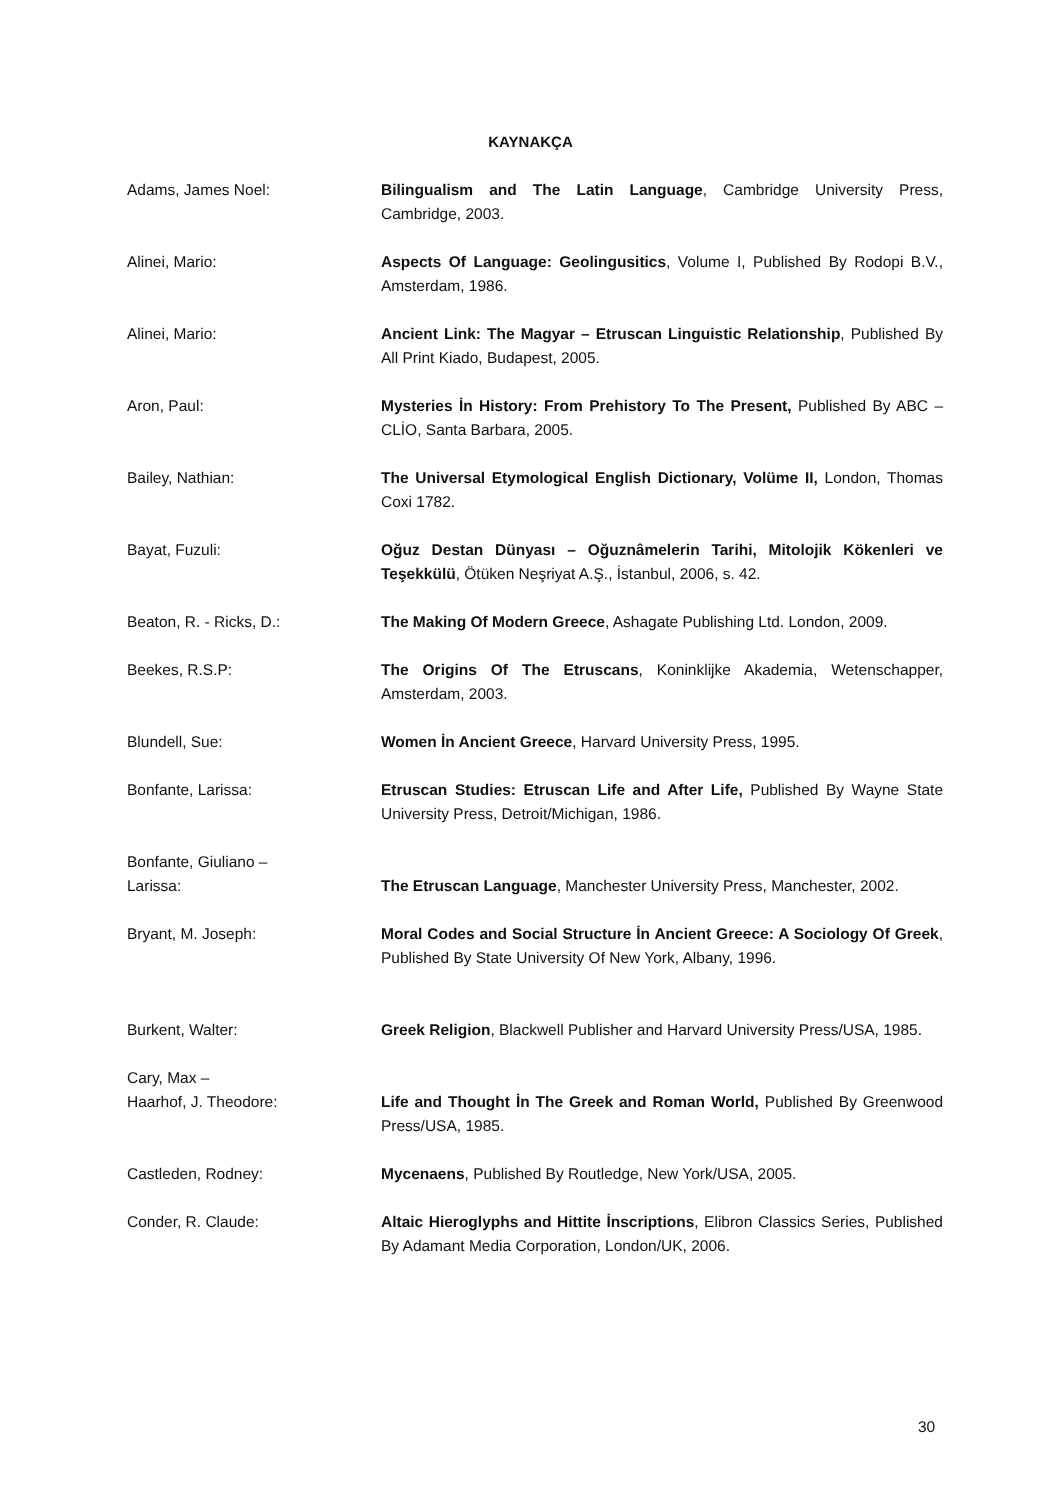KAYNAKÇA
Adams, James Noel: Bilingualism and The Latin Language, Cambridge University Press, Cambridge, 2003.
Alinei, Mario: Aspects Of Language: Geolingusitics, Volume I, Published By Rodopi B.V., Amsterdam, 1986.
Alinei, Mario: Ancient Link: The Magyar – Etruscan Linguistic Relationship, Published By All Print Kiado, Budapest, 2005.
Aron, Paul: Mysteries İn History: From Prehistory To The Present, Published By ABC – CLİO, Santa Barbara, 2005.
Bailey, Nathian: The Universal Etymological English Dictionary, Volüme II, London, Thomas Coxi 1782.
Bayat, Fuzuli: Oğuz Destan Dünyası – Oğuznâmelerin Tarihi, Mitolojik Kökenleri ve Teşekkülü, Ötüken Neşriyat A.Ş., İstanbul, 2006, s. 42.
Beaton, R. - Ricks, D.: The Making Of Modern Greece, Ashagate Publishing Ltd. London, 2009.
Beekes, R.S.P: The Origins Of The Etruscans, Koninklijke Akademia, Wetenschapper, Amsterdam, 2003.
Blundell, Sue: Women İn Ancient Greece, Harvard University Press, 1995.
Bonfante, Larissa: Etruscan Studies: Etruscan Life and After Life, Published By Wayne State University Press, Detroit/Michigan, 1986.
Bonfante, Giuliano –
Larissa:
The Etruscan Language, Manchester University Press, Manchester, 2002.
Bryant, M. Joseph: Moral Codes and Social Structure İn Ancient Greece: A Sociology Of Greek, Published By State University Of New York, Albany, 1996.
Burkent, Walter: Greek Religion, Blackwell Publisher and Harvard University Press/USA, 1985.
Cary, Max –
Haarhof, J. Theodore:
Life and Thought İn The Greek and Roman World, Published By Greenwood Press/USA, 1985.
Castleden, Rodney: Mycenaens, Published By Routledge, New York/USA, 2005.
Conder, R. Claude: Altaic Hieroglyphs and Hittite İnscriptions, Elibron Classics Series, Published By Adamant Media Corporation, London/UK, 2006.
30